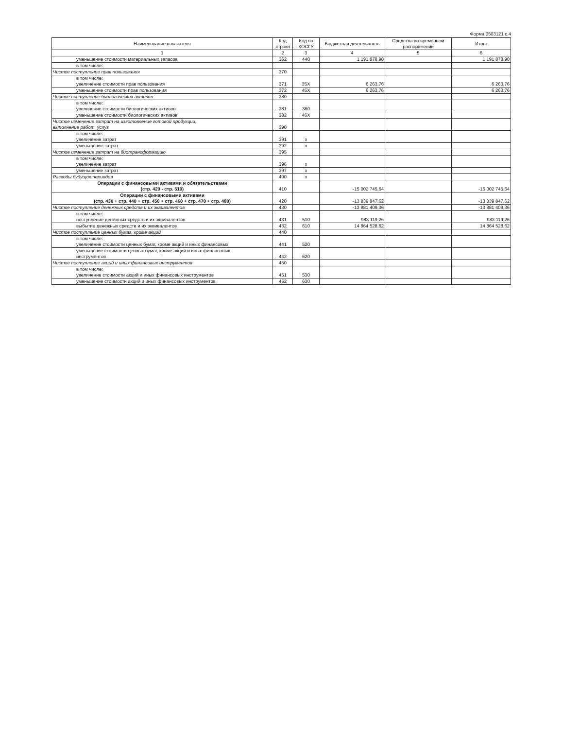Форма 0503121 с.4
| Наименование показателя | Код строки | Код по КОСГУ | Бюджетная деятельность | Средства во временном распоряжении | Итого |
| --- | --- | --- | --- | --- | --- |
| 1 | 2 | 3 | 4 | 5 | 6 |
| уменьшение стоимости материальных запасов | 362 | 440 | 1 191 878,90 | | 1 191 878,90 |
| в том числе: | | | | | |
| Чистое поступление прав пользования | 370 | | | | |
| в том числе: увеличение стоимости прав пользования | 371 | 35X | 6 263,76 | | 6 263,76 |
| уменьшение стоимости прав пользования | 372 | 45X | 6 263,76 | | 6 263,76 |
| Чистое поступление биологических активов | 380 | | | | |
| в том числе: увеличение стоимости биологических активов | 381 | 360 | | | |
| уменьшение стоимости биологических активов | 382 | 46X | | | |
| Чистое изменение затрат на изготовление готовой продукции, выполнение работ, услуг | 390 | | | | |
| в том числе: увеличение затрат | 391 | x | | | |
| уменьшение затрат | 392 | x | | | |
| Чистое изменение затрат на биотрансформацию | 395 | | | | |
| в том числе: увеличение затрат | 396 | x | | | |
| уменьшение затрат | 397 | x | | | |
| Расходы будущих периодов | 400 | x | | | |
| Операции с финансовыми активами и обязательствами (стр. 420 - стр. 510) | 410 | | -15 002 745,64 | | -15 002 745,64 |
| Операции с финансовыми активами (стр. 430 + стр. 440 + стр. 450 + стр. 460 + стр. 470 + стр. 480) | 420 | | -13 839 847,62 | | -13 839 847,62 |
| Чистое поступление денежных средств и их эквивалентов | 430 | | -13 881 409,36 | | -13 881 409,36 |
| в том числе: поступление денежных средств и их эквивалентов | 431 | 510 | 983 119,26 | | 983 119,26 |
| выбытие денежных средств и их эквивалентов | 432 | 610 | 14 864 528,62 | | 14 864 528,62 |
| Чистое поступление ценных бумаг, кроме акций | 440 | | | | |
| в том числе: увеличение стоимости ценных бумаг, кроме акций и иных финансовых | 441 | 520 | | | |
| уменьшение стоимости ценных бумаг, кроме акций и иных финансовых инструментов | 442 | 620 | | | |
| Чистое поступление акций и иных финансовых инструментов | 450 | | | | |
| в том числе: увеличение стоимости акций и иных финансовых инструментов | 451 | 530 | | | |
| уменьшение стоимости акций и иных финансовых инструментов | 452 | 630 | | | |